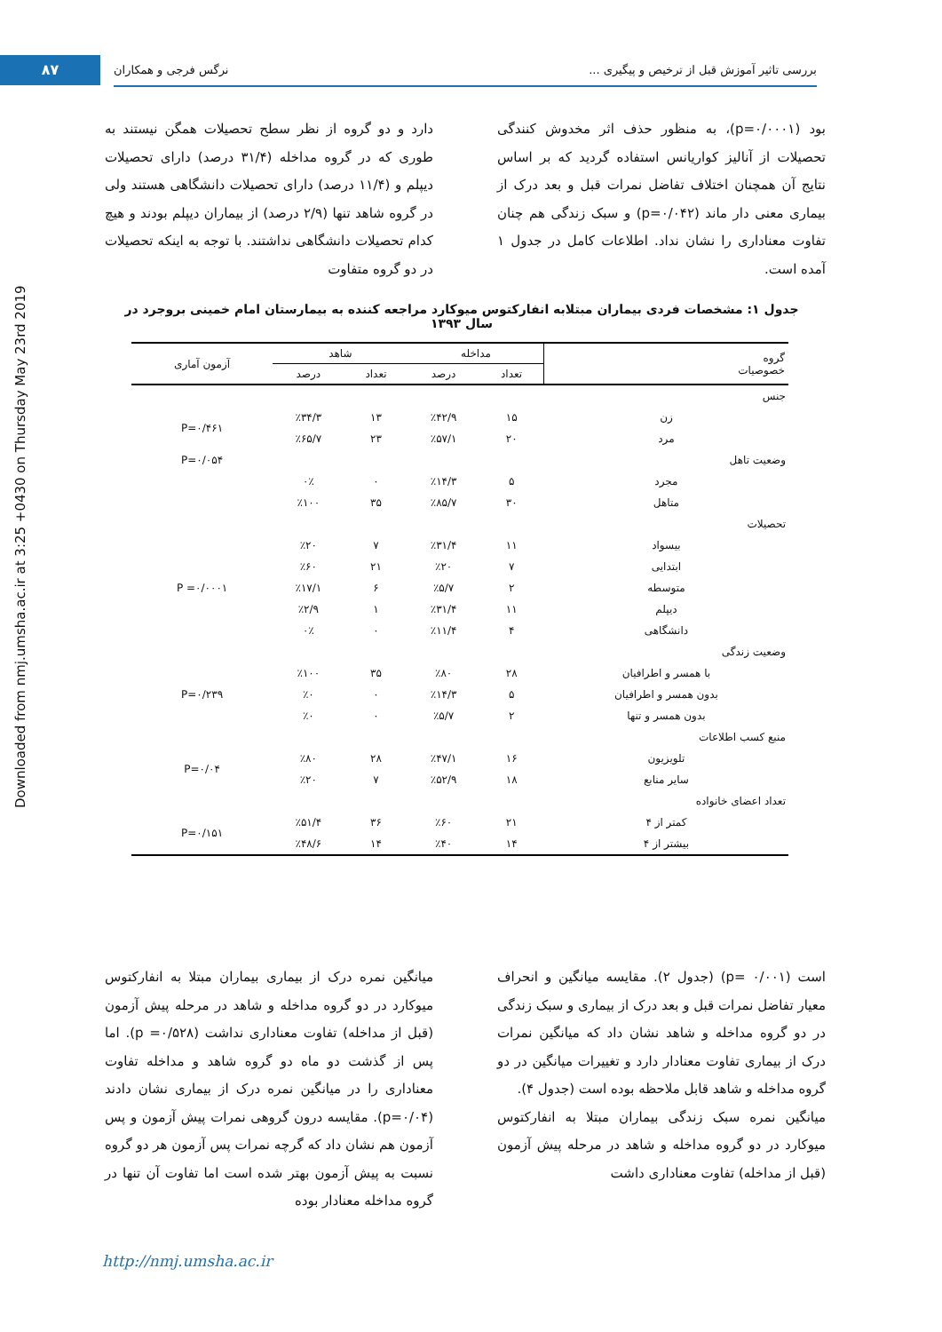Downloaded from nmj.umsha.ac.ir at 3:25 +0430 on Thursday May 23rd 2019
۸۷
بررسی تاثیر آموزش قبل از ترخیص و پیگیری ... نرگس فرجی و همکاران
دارد و دو گروه از نظر سطح تحصیلات همگن نیستند به طوری که در گروه مداخله (۳۱/۴ درصد) دارای تحصیلات دیپلم و (۱۱/۴ درصد) دارای تحصیلات دانشگاهی هستند ولی در گروه شاهد تنها (۲/۹ درصد) از بیماران دیپلم بودند و هیچ کدام تحصیلات دانشگاهی نداشتند. با توجه به اینکه تحصیلات در دو گروه متفاوت
بود (p=۰/۰۰۰۱)، به منظور حذف اثر مخدوش کنندگی تحصیلات از آنالیز کواریانس استفاده گردید که بر اساس نتایج آن همچنان اختلاف تفاضل نمرات قبل و بعد درک از بیماری معنی دار ماند (p=۰/۰۴۲) و سبک زندگی هم چنان تفاوت معناداری را نشان نداد. اطلاعات کامل در جدول ۱ آمده است.
جدول ۱: مشخصات فردی بیماران مبتلابه انفارکتوس میوکارد مراجعه کننده به بیمارستان امام خمینی بروجرد در سال ۱۳۹۳
| گروه خصوصیات | مداخله | | شاهد | | آزمون آماری |
| --- | --- | --- | --- | --- | --- |
| | تعداد | درصد | تعداد | درصد | |
| جنس | | | | | |
| زن | ۱۵ | ٪۴۲/۹ | ۱۳ | ٪۳۴/۳ | P=۰/۴۶۱ |
| مرد | ۲۰ | ٪۵۷/۱ | ۲۳ | ٪۶۵/۷ | |
| وضعیت تاهل | | | | | P=۰/۰۵۴ |
| مجرد | ۵ | ٪۱۴/۳ | ۰ | ۰٪ | |
| متاهل | ۳۰ | ٪۸۵/۷ | ۳۵ | ٪۱۰۰ | |
| تحصیلات | | | | | |
| بیسواد | ۱۱ | ٪۳۱/۴ | ۷ | ٪۲۰ | P =۰/۰۰۰۱ |
| ابتدایی | ۷ | ٪۲۰ | ۲۱ | ٪۶۰ | |
| متوسطه | ۲ | ٪۵/۷ | ۶ | ٪۱۷/۱ | |
| دیپلم | ۱۱ | ٪۳۱/۴ | ۱ | ٪۲/۹ | |
| دانشگاهی | ۴ | ٪۱۱/۴ | ۰ | ۰٪ | |
| وضعیت زندگی | | | | | |
| با همسر و اطرافیان | ۲۸ | ٪۸۰ | ۳۵ | ٪۱۰۰ | P=۰/۲۳۹ |
| بدون همسر و اطرافیان | ۵ | ٪۱۴/۳ | ۰ | ٪۰ | |
| بدون همسر و تنها | ۲ | ٪۵/۷ | ۰ | ٪۰ | |
| منبع کسب اطلاعات | | | | | |
| تلویزیون | ۱۶ | ٪۴۷/۱ | ۲۸ | ٪۸۰ | P=۰/۰۴ |
| سایر منابع | ۱۸ | ٪۵۲/۹ | ۷ | ٪۲۰ | |
| تعداد اعضای خانواده | | | | | |
| کمتر از ۴ | ۲۱ | ٪۶۰ | ۳۶ | ٪۵۱/۴ | P=۰/۱۵۱ |
| بیشتر از ۴ | ۱۴ | ٪۴۰ | ۱۴ | ٪۴۸/۶ | |
میانگین نمره درک از بیماری بیماران مبتلا به انفارکتوس میوکارد در دو گروه مداخله و شاهد در مرحله پیش آزمون (قبل از مداخله) تفاوت معناداری نداشت (p =۰/۵۲۸). اما پس از گذشت دو ماه دو گروه شاهد و مداخله تفاوت معناداری را در میانگین نمره درک از بیماری نشان دادند (p=۰/۰۴). مقایسه درون گروهی نمرات پیش آزمون و پس آزمون هم نشان داد که گرچه نمرات پس آزمون هر دو گروه نسبت به پیش آزمون بهتر شده است اما تفاوت آن تنها در گروه مداخله معنادار بوده
است (p= ۰/۰۰۱) (جدول ۲). مقایسه میانگین و انحراف معیار تفاضل نمرات قبل و بعد درک از بیماری و سبک زندگی در دو گروه مداخله و شاهد نشان داد که میانگین نمرات درک از بیماری تفاوت معنادار دارد و تغییرات میانگین در دو گروه مداخله و شاهد قابل ملاحظه بوده است (جدول ۴).
میانگین نمره سبک زندگی بیماران مبتلا به انفارکتوس میوکارد در دو گروه مداخله و شاهد در مرحله پیش آزمون (قبل از مداخله) تفاوت معناداری داشت
http://nmj.umsha.ac.ir